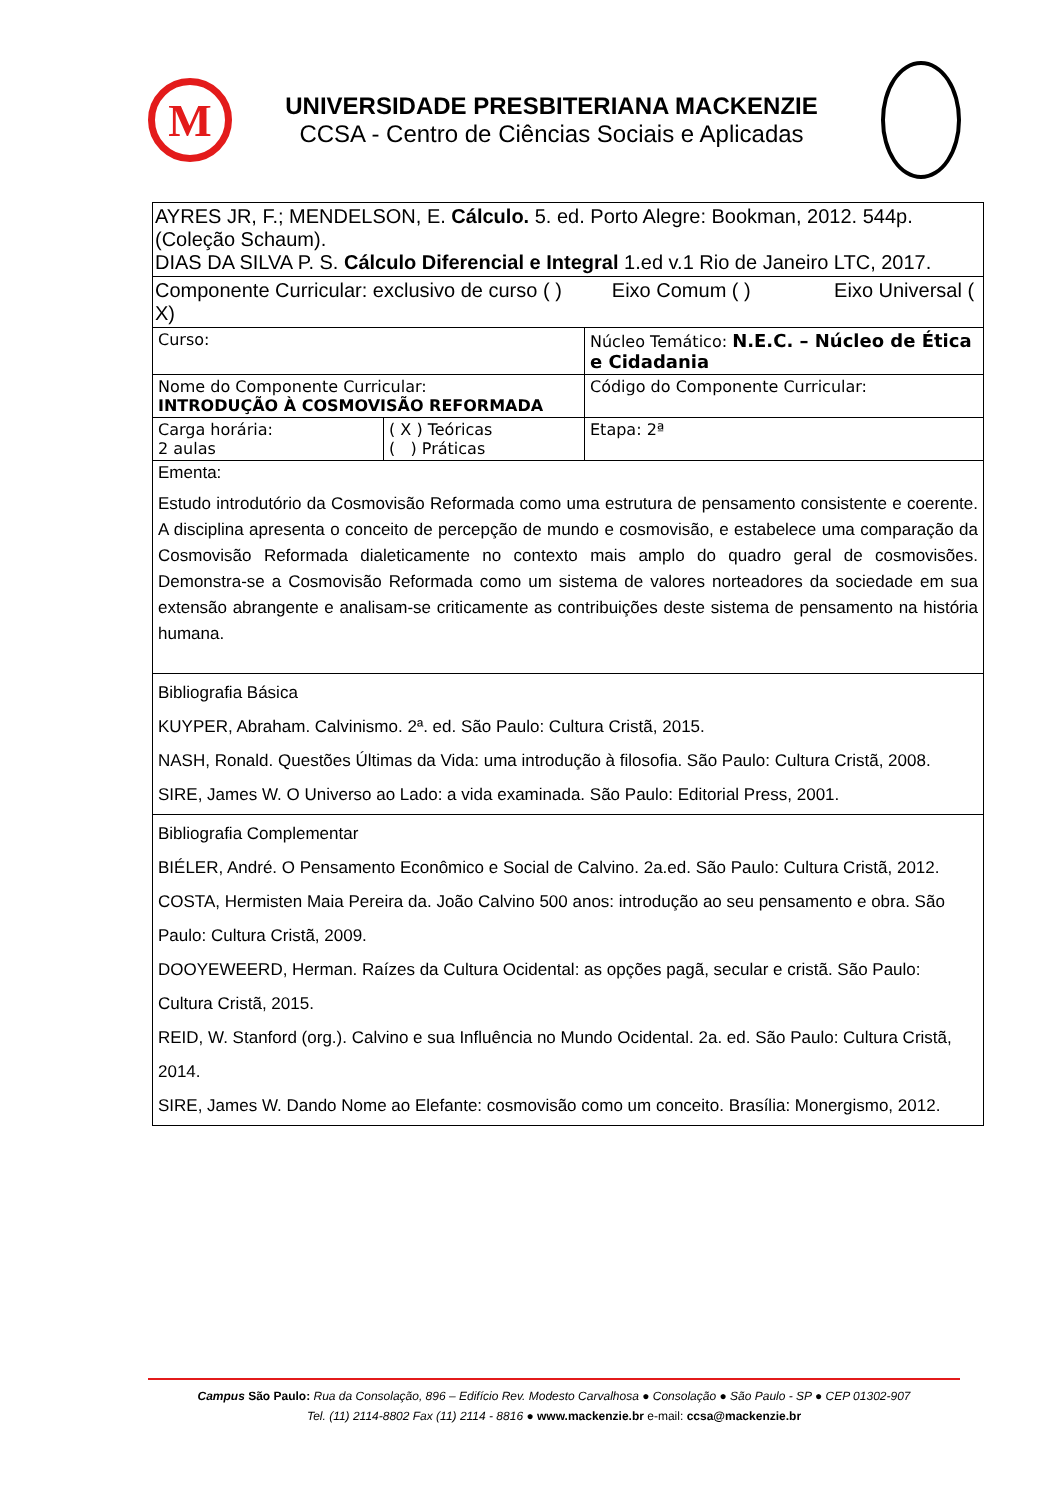M
UNIVERSIDADE PRESBITERIANA MACKENZIE
CCSA - Centro de Ciências Sociais e Aplicadas
| AYRES JR, F.; MENDELSON, E. Cálculo. 5. ed. Porto Alegre: Bookman, 2012. 544p. (Coleção Schaum). DIAS DA SILVA P. S. Cálculo Diferencial e Integral 1.ed v.1 Rio de Janeiro LTC, 2017. | | | |
| Componente Curricular: exclusivo de curso ( ) Eixo Comum ( ) Eixo Universal ( X) | | | |
| Curso: | | Núcleo Temático: N.E.C. – Núcleo de Ética e Cidadania | |
| Nome do Componente Curricular: INTRODUÇÃO À COSMOVISÃO REFORMADA | | | Código do Componente Curricular: |
| Carga horária: 2 aulas | ( X ) Teóricas ( ) Práticas | Etapa: 2ª | |
| Ementa: Estudo introdutório da Cosmovisão Reformada como uma estrutura de pensamento consistente e coerente. A disciplina apresenta o conceito de percepção de mundo e cosmovisão, e estabelece uma comparação da Cosmovisão Reformada dialeticamente no contexto mais amplo do quadro geral de cosmovisões. Demonstra-se a Cosmovisão Reformada como um sistema de valores norteadores da sociedade em sua extensão abrangente e analisam-se criticamente as contribuições deste sistema de pensamento na história humana. | | | |
| Bibliografia Básica KUYPER, Abraham. Calvinismo. 2ª. ed. São Paulo: Cultura Cristã, 2015. NASH, Ronald. Questões Últimas da Vida: uma introdução à filosofia. São Paulo: Cultura Cristã, 2008. SIRE, James W. O Universo ao Lado: a vida examinada. São Paulo: Editorial Press, 2001. | | | |
| Bibliografia Complementar BIÉLER, André. O Pensamento Econômico e Social de Calvino. 2a.ed. São Paulo: Cultura Cristã, 2012. COSTA, Hermisten Maia Pereira da. João Calvino 500 anos: introdução ao seu pensamento e obra. São Paulo: Cultura Cristã, 2009. DOOYEWEERD, Herman. Raízes da Cultura Ocidental: as opções pagã, secular e cristã. São Paulo: Cultura Cristã, 2015. REID, W. Stanford (org.). Calvino e sua Influência no Mundo Ocidental. 2a. ed. São Paulo: Cultura Cristã, 2014. SIRE, James W. Dando Nome ao Elefante: cosmovisão como um conceito. Brasília: Monergismo, 2012. | | | |
Campus São Paulo: Rua da Consolação, 896 – Edifício Rev. Modesto Carvalhosa ● Consolação ● São Paulo - SP ● CEP 01302-907
Tel. (11) 2114-8802 Fax (11) 2114 - 8816 ● www.mackenzie.br e-mail: ccsa@mackenzie.br